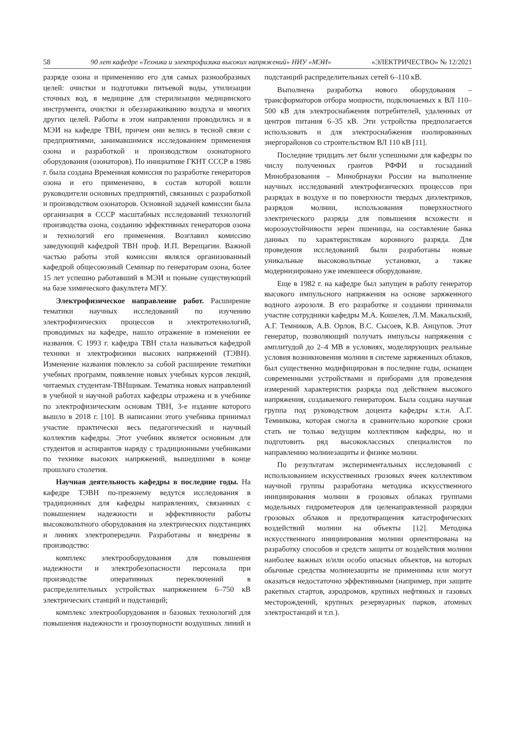58 90 лет кафедре «Техника и электрофизика высоких напряжений» НИУ «МЭИ» «ЭЛЕКТРИЧЕСТВО» № 12/2021
разряде озона и применению его для самых разнообразных целей: очистки и подготовки питьевой воды, утилизации сточных вод, в медицине для стерилизации медицинского инструмента, очистки и обеззараживанию воздуха и многих других целей. Работы в этом направлении проводились и в МЭИ на кафедре ТВН, причем они велись в тесной связи с предприятиями, занимавшимися исследованием применения озона и разработкой и производством озонаторного оборудования (озонаторов). По инициативе ГКНТ СССР в 1986 г. была создана Временная комиссия по разработке генераторов озона и его применению, в состав которой вошли руководители основных предприятий, связанных с разработкой и производством озонаторов. Основной задачей комиссии была организация в СССР масштабных исследований технологий производства озона, созданию эффективных генераторов озона и технологий его применения. Возглавил комиссию заведующий кафедрой ТВН проф. И.П. Верещагин. Важной частью работы этой комиссии являлся организованный кафедрой общесоюзный Семинар по генераторам озона, более 15 лет успешно работавший в МЭИ и поныне существующий на базе химического факультета МГУ.
Электрофизическое направление работ. Расширение тематики научных исследований по изучению электрофизических процессов и электротехнологий, проводимых на кафедре, нашло отражение в изменении ее названия. С 1993 г. кафедра ТВН стала называться кафедрой техники и электрофизики высоких напряжений (ТЭВН). Изменение названия повлекло за собой расширение тематики учебных программ, появление новых учебных курсов лекций, читаемых студентам-ТВНщикам. Тематика новых направлений в учебной и научной работах кафедры отражена и в учебнике по электрофизическим основам ТВН, 3-е издание которого вышло в 2018 г. [10]. В написании этого учебника принимал участие практически весь педагогический и научный коллектив кафедры. Этот учебник является основным для студентов и аспирантов наряду с традиционными учебниками по технике высоких напряжений, вышедшими в конце прошлого столетия.
Научная деятельность кафедры в последние годы. На кафедре ТЭВН по-прежнему ведутся исследования в традиционных для кафедры направлениях, связанных с повышением надежности и эффективности работы высоковольтного оборудования на электрических подстанциях и линиях электропередачи. Разработаны и внедрены в производство:
комплекс электрооборудования для повышения надежности и электробезопасности персонала при производстве оперативных переключений в распределительных устройствах напряжением 6–750 кВ электрических станций и подстанций;
комплекс электрооборудования и базовых технологий для повышения надежности и грозоупорности воздушных линий и подстанций распределительных сетей 6–110 кВ.
Выполнена разработка нового оборудования – трансформаторов отбора мощности, подключаемых к ВЛ 110–500 кВ для электроснабжения потребителей, удаленных от центров питания 6–35 кВ. Эти устройства предполагается использовать и для электроснабжения изолированных энергорайонов со строительством ВЛ 110 кВ [11].
Последние тридцать лет были успешными для кафедры по числу полученных грантов РФФИ и госзаданий Минобразования – Минобрнауки России на выполнение научных исследований электрофизических процессов при разрядах в воздухе и по поверхности твердых диэлектриков, разрядов молнии, использования поверхностного электрического разряда для повышения всхожести и морозоустойчивости зерен пшеницы, на составление банка данных по характеристикам коронного разряда. Для проведения исследований были разработаны новые уникальные высоковольтные установки, а также модернизировано уже имевшееся оборудование.
Еще в 1982 г. на кафедре был запущен в работу генератор высокого импульсного напряжения на основе заряженного водного аэрозоля. В его разработке и создании принимали участие сотрудники кафедры М.А. Кошелев, Л.М. Макальский, А.Г. Темников, А.В. Орлов, В.С. Сысоев, К.В. Анцупов. Этот генератор, позволяющий получать импульсы напряжения с амплитудой до 2–4 МВ в условиях, моделирующих реальные условия возникновения молнии в системе заряженных облаков, был существенно модифицирован в последние годы, оснащен современными устройствами и приборами для проведения измерений характеристик разряда под действием высокого напряжения, создаваемого генератором. Была создана научная группа под руководством доцента кафедры к.т.н. А.Г. Темникова, которая смогла в сравнительно короткие сроки стать не только ведущим коллективом кафедры, но и подготовить ряд высококлассных специалистов по направлению молниезащиты и физике молнии.
По результатам экспериментальных исследований с использованием искусственных грозовых ячеек коллективом научной группы разработана методика искусственного инициирования молнии в грозовых облаках группами модельных гидрометеоров для целенаправленной разрядки грозовых облаков и предотвращения катастрофических воздействий молнии на объекты [12]. Методика искусственного инициирования молнии ориентирована на разработку способов и средств защиты от воздействия молнии наиболее важных и/или особо опасных объектов, на которых обычные средства молниезащиты не применимы или могут оказаться недостаточно эффективными (например, при защите ракетных стартов, аэродромов, крупных нефтяных и газовых месторождений, крупных резервуарных парков, атомных электростанций и т.п.).